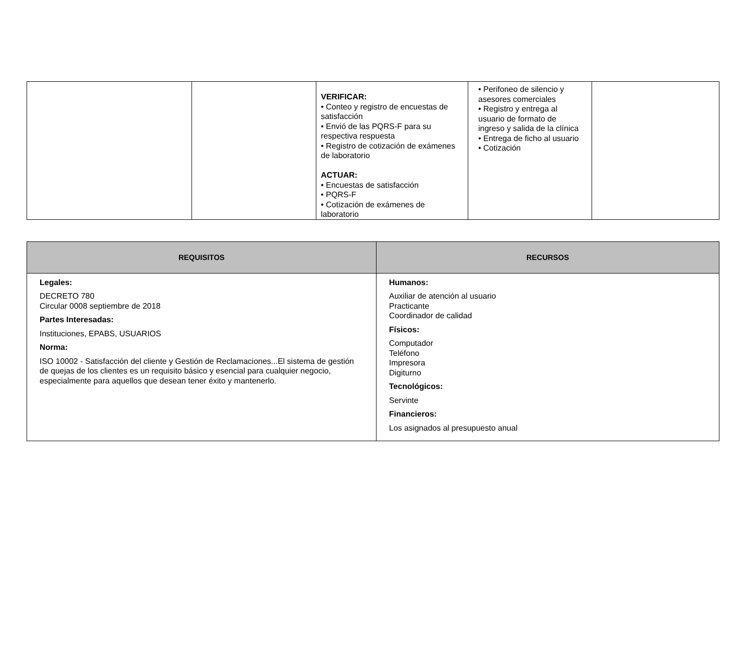| | | VERIFICAR: • Conteo y registro de encuestas de satisfacción • Envió de las PQRS-F para su respectiva respuesta • Registro de cotización de exámenes de laboratorio ACTUAR: • Encuestas de satisfacción • PQRS-F • Cotización de exámenes de laboratorio | • Perifoneo de silencio y asesores comerciales • Registro y entrega al usuario de formato de ingreso y salida de la clínica • Entrega de ficho al usuario • Cotización | |
| REQUISITOS | RECURSOS |
| --- | --- |
| Legales: DECRETO 780 Circular 0008 septiembre de 2018 Partes Interesadas: Instituciones, EPABS, USUARIOS Norma: ISO 10002 - Satisfacción del cliente y Gestión de Reclamaciones...El sistema de gestión de quejas de los clientes es un requisito básico y esencial para cualquier negocio, especialmente para aquellos que desean tener éxito y mantenerlo. | Humanos: Auxiliar de atención al usuario Practicante Coordinador de calidad Físicos: Computador Teléfono Impresora Digiturno Tecnológicos: Servinte Financieros: Los asignados al presupuesto anual |